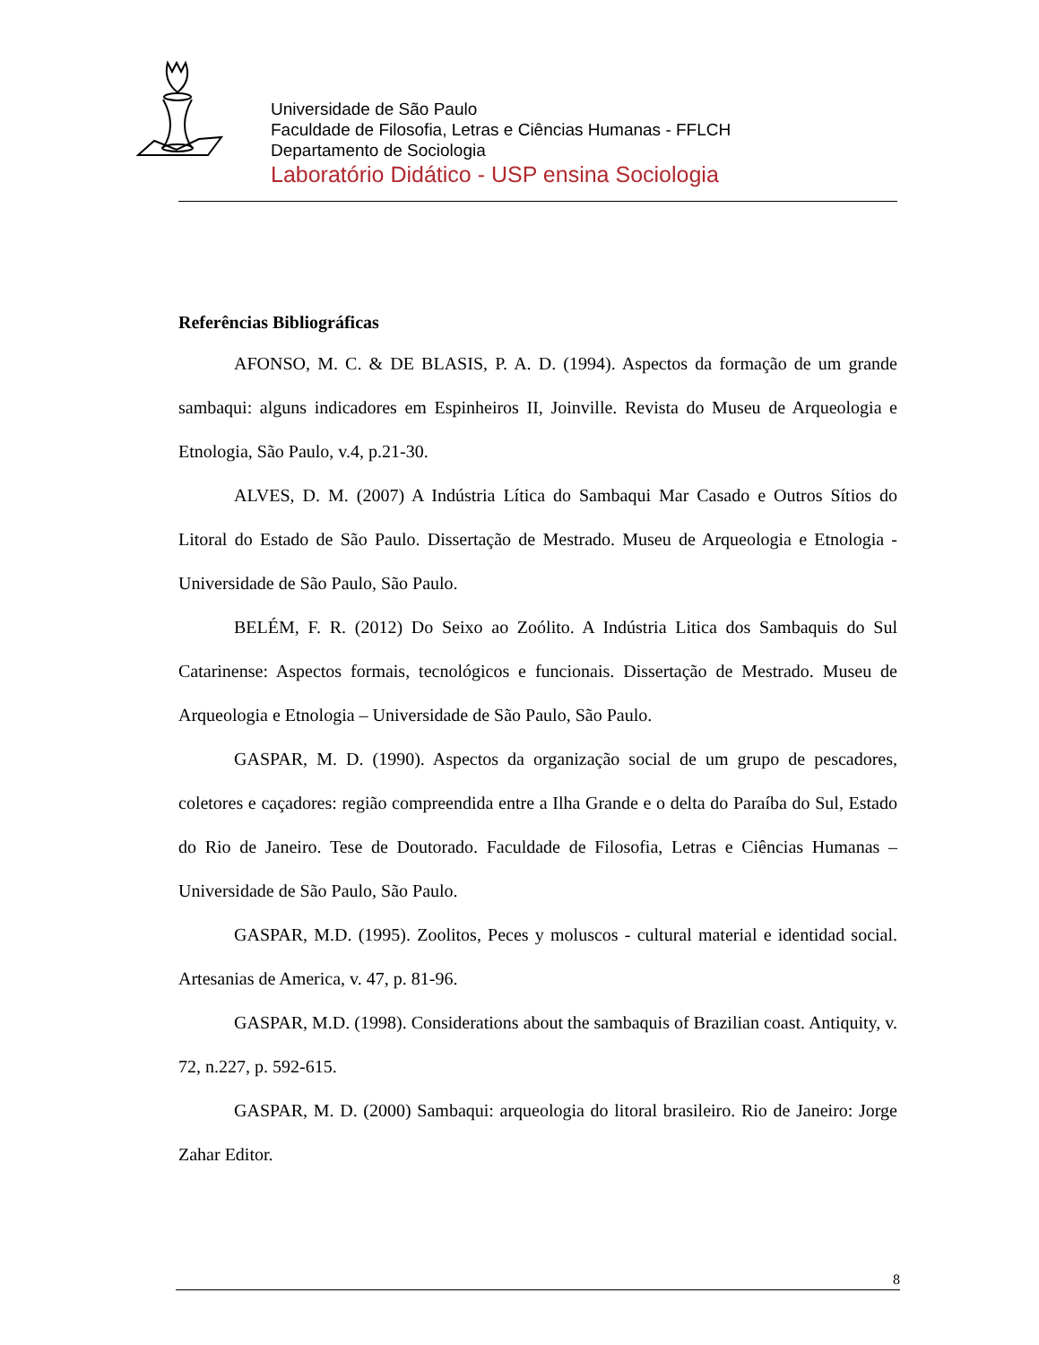Universidade de São Paulo
Faculdade de Filosofia, Letras e Ciências Humanas - FFLCH
Departamento de Sociologia
Laboratório Didático - USP ensina Sociologia
Referências Bibliográficas
AFONSO, M. C. & DE BLASIS, P. A. D. (1994). Aspectos da formação de um grande sambaqui: alguns indicadores em Espinheiros II, Joinville. Revista do Museu de Arqueologia e Etnologia, São Paulo, v.4, p.21-30.
ALVES, D. M. (2007) A Indústria Lítica do Sambaqui Mar Casado e Outros Sítios do Litoral do Estado de São Paulo. Dissertação de Mestrado. Museu de Arqueologia e Etnologia - Universidade de São Paulo, São Paulo.
BELÉM, F. R. (2012) Do Seixo ao Zoólito. A Indústria Litica dos Sambaquis do Sul Catarinense: Aspectos formais, tecnológicos e funcionais. Dissertação de Mestrado. Museu de Arqueologia e Etnologia – Universidade de São Paulo, São Paulo.
GASPAR, M. D. (1990). Aspectos da organização social de um grupo de pescadores, coletores e caçadores: região compreendida entre a Ilha Grande e o delta do Paraíba do Sul, Estado do Rio de Janeiro. Tese de Doutorado. Faculdade de Filosofia, Letras e Ciências Humanas – Universidade de São Paulo, São Paulo.
GASPAR, M.D. (1995). Zoolitos, Peces y moluscos - cultural material e identidad social. Artesanias de America, v. 47, p. 81-96.
GASPAR, M.D. (1998). Considerations about the sambaquis of Brazilian coast. Antiquity, v. 72, n.227, p. 592-615.
GASPAR, M. D. (2000) Sambaqui: arqueologia do litoral brasileiro. Rio de Janeiro: Jorge Zahar Editor.
8